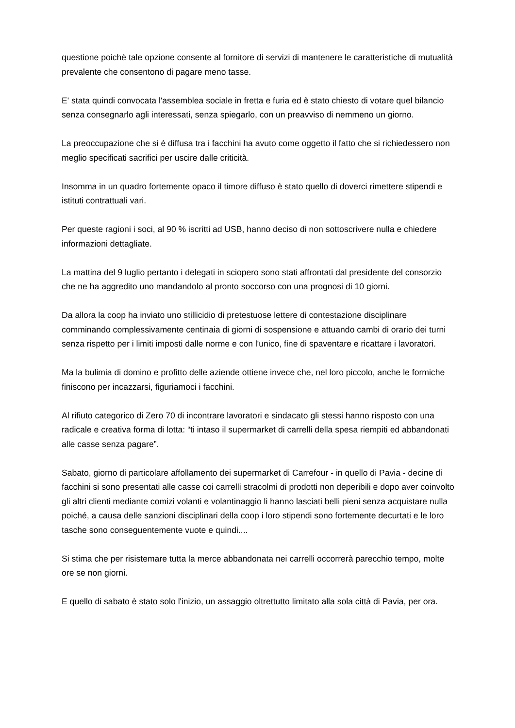questione poichè tale opzione consente al fornitore di servizi di mantenere le caratteristiche di mutualità prevalente che consentono di pagare meno tasse.
E' stata quindi convocata l'assemblea sociale in fretta e furia ed è stato chiesto di votare quel bilancio senza consegnarlo agli interessati, senza spiegarlo, con un preavviso di nemmeno un giorno.
La preoccupazione che si è diffusa tra i facchini ha avuto come oggetto il fatto che si richiedessero non meglio specificati sacrifici per uscire dalle criticità.
Insomma in un quadro fortemente opaco il timore diffuso è stato quello di doverci rimettere stipendi e istituti contrattuali vari.
Per queste ragioni i soci, al 90 % iscritti ad USB, hanno deciso di non sottoscrivere nulla e chiedere informazioni dettagliate.
La mattina del 9 luglio pertanto i delegati in sciopero sono stati affrontati dal presidente del consorzio che ne ha aggredito uno mandandolo al pronto soccorso con una prognosi di 10 giorni.
Da allora la coop ha inviato uno stillicidio di pretestuose lettere di contestazione disciplinare comminando complessivamente centinaia di giorni di sospensione e attuando cambi di orario dei turni senza rispetto per i limiti imposti dalle norme e con l'unico, fine di spaventare e ricattare i lavoratori.
Ma la bulimia di domino e profitto delle aziende ottiene invece che, nel loro piccolo, anche le formiche finiscono per incazzarsi, figuriamoci i facchini.
Al rifiuto categorico di Zero 70 di incontrare lavoratori e sindacato gli stessi hanno risposto con una radicale e creativa forma di lotta: “ti intaso il supermarket di carrelli della spesa riempiti ed abbandonati alle casse senza pagare”.
Sabato, giorno di particolare affollamento dei supermarket di Carrefour - in quello di Pavia - decine di facchini si sono presentati alle casse coi carrelli stracolmi di prodotti non deperibili e dopo aver coinvolto gli altri clienti mediante comizi volanti e volantinaggio li hanno lasciati belli pieni senza acquistare nulla poiché, a causa delle sanzioni disciplinari della coop i loro stipendi sono fortemente decurtati e le loro tasche sono conseguentemente vuote e quindi....
Si stima che per risistemare tutta la merce abbandonata nei carrelli occorrerà parecchio tempo, molte ore se non giorni.
E quello di sabato è stato solo l'inizio, un assaggio oltrettutto limitato alla sola città di Pavia, per ora.